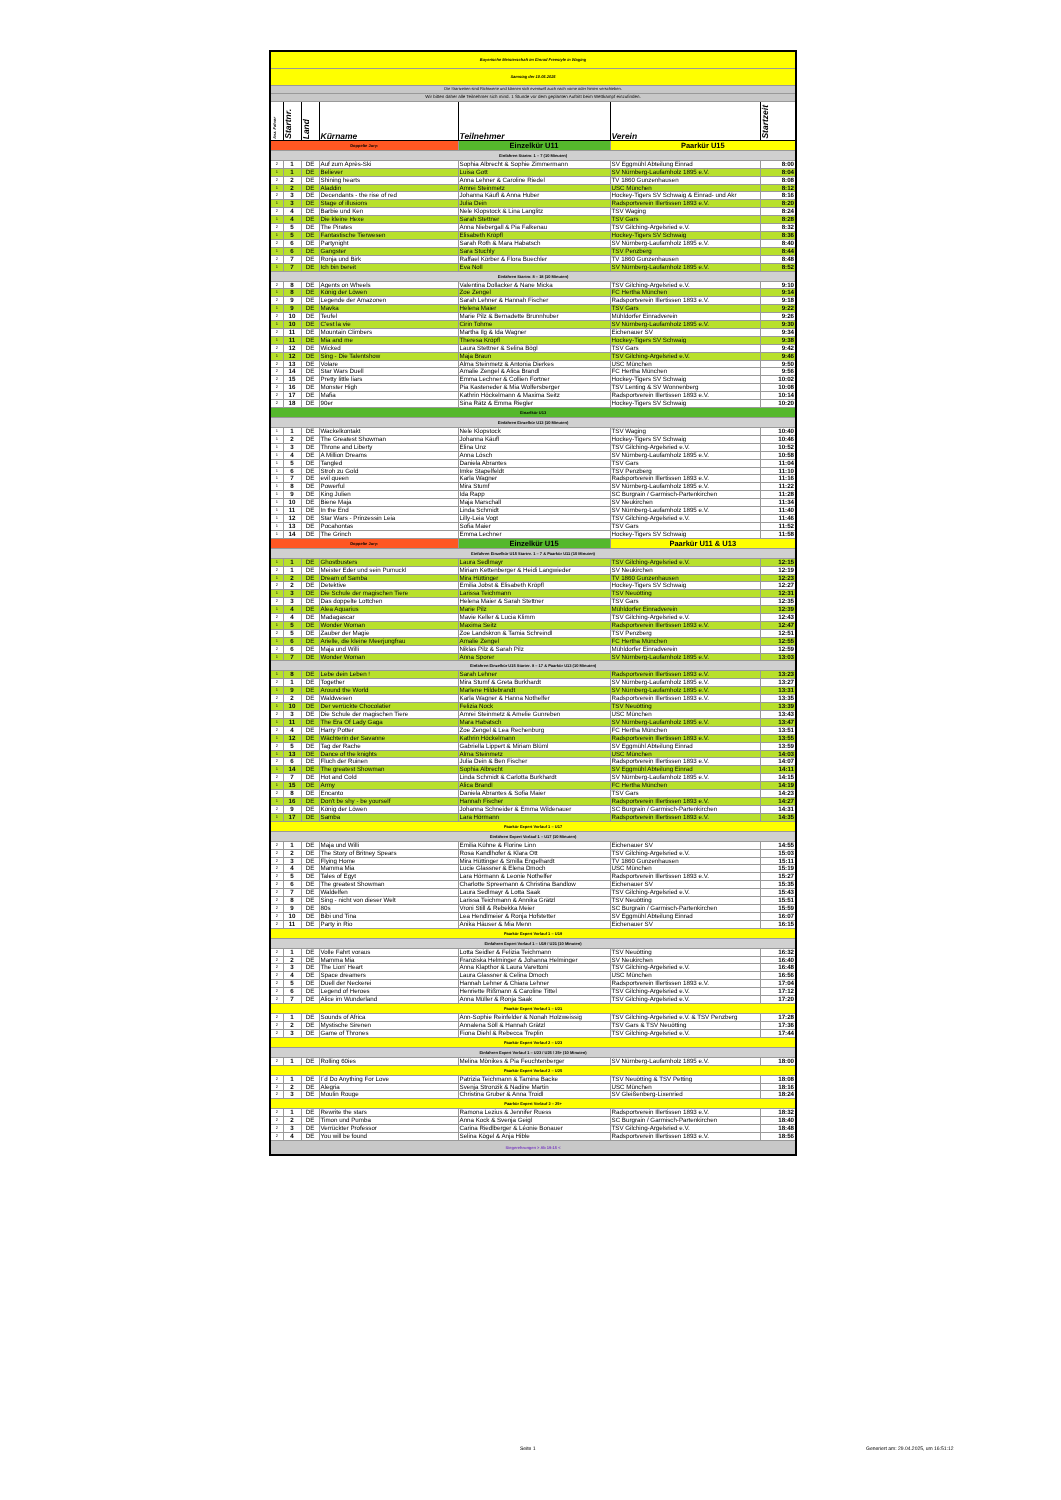| Bayerische Meisterschaft im Einrad Freestyle in Waging | | | | | | |
| Samstag der 10.05.2025 | | | | | | |
| Die Startzeiten sind Richtwerte und können sich eventuell auch nach vorne oder hinten verschieben. | | | | | | |
| Wir bitten daher alle Teilnehmer sich mind. 1 Stunde vor dem geplanten Auftritt beim Wettkampf einzufinden. | | | | | | |
| Anz. Fahrer | Startnr. | Land | Kürname | Teilnehmer | Verein | Startzeit |
| Doppelte Jury: | | | | Einzelkür U11 | Paarkür U15 | |
| Einfahren Startnr. 1 – 7 (10 Minuten) | | | | | | |
| 2 | 1 | DE | Auf zum Après-Ski | Sophia Albrecht & Sophie Zimmermann | SV Eggmühl Abteilung Einrad | 8:00 |
| 1 | 1 | DE | Believer | Luisa Gott | SV Nürnberg-Laufamholz 1895 e.V. | 8:04 |
| 2 | 2 | DE | Shining hearts | Anna Lehner & Caroline Riedel | TV 1860 Gunzenhausen | 8:08 |
| 1 | 2 | DE | Aladdin | Amrei Steinmetz | USC München | 8:12 |
| 2 | 3 | DE | Decendants - the rise of red | Johanna Käufl & Anna Huber | Hockey-Tigers SV Schwaig & Einrad- und Akr | 8:16 |
| 1 | 3 | DE | Stage of illusions | Julia Dein | Radsportverein Illertissen 1893 e.V. | 8:20 |
| 2 | 4 | DE | Barbie und Ken | Nele Klopstock & Lina Langlitz | TSV Waging | 8:24 |
| 1 | 4 | DE | Die kleine Hexe | Sarah Stettner | TSV Gars | 8:28 |
| 2 | 5 | DE | The Pirates | Anna Niebergall & Pia Falkenau | TSV Gilching-Argelsried e.V. | 8:32 |
| 1 | 5 | DE | Fantastische Tierwesen | Elisabeth Kröpfl | Hockey-Tigers SV Schwaig | 8:36 |
| 2 | 6 | DE | Partynight | Sarah Roth & Mara Habatsch | SV Nürnberg-Laufamholz 1895 e.V. | 8:40 |
| 1 | 6 | DE | Gangster | Sara Stuchly | TSV Penzberg | 8:44 |
| 2 | 7 | DE | Ronja und Birk | Raffael Körber & Flora Buechler | TV 1860 Gunzenhausen | 8:48 |
| 1 | 7 | DE | Ich bin bereit | Eva Noll | SV Nürnberg-Laufamholz 1895 e.V. | 8:52 |
| Einfahren Startnr. 8 – 18 (10 Minuten) | | | | | | |
| 2 | 8 | DE | Agents on Wheels | Valentina Dollacker & Nane Micka | TSV Gilching-Argelsried e.V. | 9:10 |
| 1 | 8 | DE | König der Löwen | Zoe Zengel | FC Hertha München | 9:14 |
| 2 | 9 | DE | Legende der Amazonen | Sarah Lehner & Hannah Fischer | Radsportverein Illertissen 1893 e.V. | 9:18 |
| 1 | 9 | DE | Mavka | Helena Maier | TSV Gars | 9:22 |
| 2 | 10 | DE | Teufel | Marie Pilz & Bernadette Brunnhuber | Mühldorfer Einradverein | 9:26 |
| 1 | 10 | DE | C'est la vie | Cirin Tohme | SV Nürnberg-Laufamholz 1895 e.V. | 9:30 |
| 2 | 11 | DE | Mountain Climbers | Martha Ilg & Ida Wagner | Eichenauer SV | 9:34 |
| 1 | 11 | DE | Mia and me | Theresa Kröpfl | Hockey-Tigers SV Schwaig | 9:38 |
| 2 | 12 | DE | Wicked | Laura Stettner & Selina Bögl | TSV Gars | 9:42 |
| 1 | 12 | DE | Sing - Die Talentshow | Maja Braun | TSV Gilching-Argelsried e.V. | 9:46 |
| 2 | 13 | DE | Volare | Alma Steinmetz & Antonia Dierkes | USC München | 9:50 |
| 2 | 14 | DE | Star Wars Duell | Amalie Zengel & Alica Brandl | FC Hertha München | 9:56 |
| 2 | 15 | DE | Pretty little liars | Emma Lechner & Collien Fortner | Hockey-Tigers SV Schwaig | 10:02 |
| 2 | 16 | DE | Monster High | Pia Kasteneder & Mia Wolfersberger | TSV Lenting & SV Wonnenberg | 10:08 |
| 2 | 17 | DE | Mafia | Kathrin Höckelmann & Maxima Seitz | Radsportverein Illertissen 1893 e.V. | 10:14 |
| 2 | 18 | DE | 90er | Sina Rätz & Emma Riegler | Hockey-Tigers SV Schwaig | 10:20 |
| Einzelkür U13 | | | | | | |
| Einfahren Einzelkür U13 (10 Minuten) | | | | | | |
| 1 | 1 | DE | Wackelkontakt | Nele Klopstock | TSV Waging | 10:40 |
| 1 | 2 | DE | The Greatest Showman | Johanna Käufl | Hockey-Tigers SV Schwaig | 10:46 |
| 1 | 3 | DE | Throne and Liberty | Elina Unz | TSV Gilching-Argelsried e.V. | 10:52 |
| 1 | 4 | DE | A Million Dreams | Anna Lösch | SV Nürnberg-Laufamholz 1895 e.V. | 10:58 |
| 1 | 5 | DE | Tangled | Daniela Abrantes | TSV Gars | 11:04 |
| 1 | 6 | DE | Stroh zu Gold | Imke Stapelfeldt | TSV Penzberg | 11:10 |
| 1 | 7 | DE | evil queen | Karla Wagner | Radsportverein Illertissen 1893 e.V. | 11:16 |
| 1 | 8 | DE | Powerful | Mira Stumf | SV Nürnberg-Laufamholz 1895 e.V. | 11:22 |
| 1 | 9 | DE | King Julien | Ida Rapp | SC Burgrain / Garmisch-Partenkirchen | 11:28 |
| 1 | 10 | DE | Biene Maja | Maja Marschall | SV Neukirchen | 11:34 |
| 1 | 11 | DE | In the End | Linda Schmidt | SV Nürnberg-Laufamholz 1895 e.V. | 11:40 |
| 1 | 12 | DE | Star Wars - Prinzessin Leia | Lilly-Leia Vogt | TSV Gilching-Argelsried e.V. | 11:46 |
| 1 | 13 | DE | Pocahontas | Sofia Maier | TSV Gars | 11:52 |
| 1 | 14 | DE | The Grinch | Emma Lechner | Hockey-Tigers SV Schwaig | 11:58 |
| Doppelte Jury: | | | | Einzelkür U15 | Paarkür U11 & U13 | |
| Einfahren Einzelkür U15 Startnr. 1 – 7 & Paarkür U11 (10 Minuten) | | | | | | |
| 1 | 1 | DE | Ghostbusters | Laura Sedlmayr | TSV Gilching-Argelsried e.V. | 12:15 |
| 2 | 1 | DE | Meister Eder und sein Pumuckl | Miriam Kettenberger & Heidi Langwieder | SV Neukirchen | 12:19 |
| 1 | 2 | DE | Dream of Samba | Mira Hüttinger | TV 1860 Gunzenhausen | 12:23 |
| 2 | 2 | DE | Detektive | Emilia Jobst & Elisabeth Kröpfl | Hockey-Tigers SV Schwaig | 12:27 |
| 1 | 3 | DE | Die Schule der magischen Tiere | Larissa Teichmann | TSV Neuötting | 12:31 |
| 2 | 3 | DE | Das doppelte Lottchen | Helena Maier & Sarah Stettner | TSV Gars | 12:35 |
| 1 | 4 | DE | Alea Aquarius | Marie Pilz | Mühldorfer Einradverein | 12:39 |
| 2 | 4 | DE | Madagascar | Mavie Keller & Lucia Klimm | TSV Gilching-Argelsried e.V. | 12:43 |
| 1 | 5 | DE | Wonder Woman | Maxima Seitz | Radsportverein Illertissen 1893 e.V. | 12:47 |
| 2 | 5 | DE | Zauber der Magie | Zoe Landskron & Tamia Schreindl | TSV Penzberg | 12:51 |
| 1 | 6 | DE | Arielle, die kleine Meerjungfrau | Amalie Zengel | FC Hertha München | 12:55 |
| 2 | 6 | DE | Maja und Willi | Niklas Pilz & Sarah Pilz | Mühldorfer Einradverein | 12:59 |
| 1 | 7 | DE | Wonder Woman | Anna Sporer | SV Nürnberg-Laufamholz 1895 e.V. | 13:03 |
| Einfahren Einzelkür U15 Startnr. 8 – 17 & Paarkür U13 (10 Minuten) | | | | | | |
| 1 | 8 | DE | Lebe dein Leben ! | Sarah Lehner | Radsportverein Illertissen 1893 e.V. | 13:23 |
| 2 | 1 | DE | Together | Mira Stumf & Greta Burkhardt | SV Nürnberg-Laufamholz 1895 e.V. | 13:27 |
| 1 | 9 | DE | Around the World | Marlene Hildebrandt | SV Nürnberg-Laufamholz 1895 e.V. | 13:31 |
| 2 | 2 | DE | Waldwesen | Karla Wagner & Hanna Nothelfer | Radsportverein Illertissen 1893 e.V. | 13:35 |
| 1 | 10 | DE | Der verrückte Chocolatier | Felizia Nock | TSV Neuötting | 13:39 |
| 2 | 3 | DE | Die Schule der magischen Tiere | Amrei Steinmetz & Amelie Gunreben | USC München | 13:43 |
| 1 | 11 | DE | The Era Of Lady Gaga | Mara Habatsch | SV Nürnberg-Laufamholz 1895 e.V. | 13:47 |
| 2 | 4 | DE | Harry Potter | Zoe Zengel & Lea Rechenburg | FC Hertha München | 13:51 |
| 1 | 12 | DE | Wächterin der Savanne | Kathrin Höckelmann | Radsportverein Illertissen 1893 e.V. | 13:55 |
| 2 | 5 | DE | Tag der Rache | Gabriella Lippert & Miriam Blüml | SV Eggmühl Abteilung Einrad | 13:59 |
| 1 | 13 | DE | Dance of the knights | Alma Steinmetz | USC München | 14:03 |
| 2 | 6 | DE | Fluch der Ruinen | Julia Dein & Ben Fischer | Radsportverein Illertissen 1893 e.V. | 14:07 |
| 1 | 14 | DE | The greatest Showman | Sophia Albrecht | SV Eggmühl Abteilung Einrad | 14:11 |
| 2 | 7 | DE | Hot and Cold | Linda Schmidt & Carlotta Burkhardt | SV Nürnberg-Laufamholz 1895 e.V. | 14:15 |
| 1 | 15 | DE | Army | Alica Brandl | FC Hertha München | 14:19 |
| 2 | 8 | DE | Encanto | Daniela Abrantes & Sofia Maier | TSV Gars | 14:23 |
| 1 | 16 | DE | Don't be shy - be yourself | Hannah Fischer | Radsportverein Illertissen 1893 e.V. | 14:27 |
| 2 | 9 | DE | König der Löwen | Johanna Schneider & Emma Wildenauer | SC Burgrain / Garmisch-Partenkirchen | 14:31 |
| 1 | 17 | DE | Samba | Lara Hörmann | Radsportverein Illertissen 1893 e.V. | 14:35 |
| Paarkür Expert Vorlauf 1 – U17 | | | | | | |
| Einfahren Expert Vorlauf 1 – U17 (10 Minuten) | | | | | | |
| 2 | 1 | DE | Maja und Willi | Emilia Kühne & Florine Linn | Eichenauer SV | 14:55 |
| 2 | 2 | DE | The Story of Britney Spears | Rosa Kandlhofer & Klara Ott | TSV Gilching-Argelsried e.V. | 15:03 |
| 2 | 3 | DE | Flying Home | Mira Hüttinger & Smilla Engelhardt | TV 1860 Gunzenhausen | 15:11 |
| 2 | 4 | DE | Mamma Mia | Lucie Glassner & Elena Dmoch | USC München | 15:19 |
| 2 | 5 | DE | Tales of Egyt | Lara Hörmann & Leonie Nothelfer | Radsportverein Illertissen 1893 e.V. | 15:27 |
| 2 | 6 | DE | The greatest Showman | Charlotte Spreemann & Christina Bandlow | Eichenauer SV | 15:35 |
| 2 | 7 | DE | Waldelfen | Laura Sedlmayr & Lotta Saak | TSV Gilching-Argelsried e.V. | 15:43 |
| 2 | 8 | DE | Sing - nicht von dieser Welt | Larissa Teichmann & Annika Grätzl | TSV Neuötting | 15:51 |
| 2 | 9 | DE | 80s | Vroni Still & Rebekka Meier | SC Burgrain / Garmisch-Partenkirchen | 15:59 |
| 2 | 10 | DE | Bibi und Tina | Lea Hendlmeier & Ronja Hofstetter | SV Eggmühl Abteilung Einrad | 16:07 |
| 2 | 11 | DE | Party in Rio | Anika Häuser & Mia Menn | Eichenauer SV | 16:15 |
| Paarkür Expert Vorlauf 1 – U19 | | | | | | |
| Einfahren Expert Vorlauf 1 – U19 / U21 (10 Minuten) | | | | | | |
| 2 | 1 | DE | Volle Fahrt voraus | Lotta Seidler & Felizia Teichmann | TSV Neuötting | 16:32 |
| 2 | 2 | DE | Mamma Mia | Franziska Helminger & Johanna Helminger | SV Neukirchen | 16:40 |
| 2 | 3 | DE | The Lion' Heart | Anna Klapthor & Laura Varettoni | TSV Gilching-Argelsried e.V. | 16:48 |
| 2 | 4 | DE | Space dreamers | Laura Glassner & Celina Dmoch | USC München | 16:56 |
| 2 | 5 | DE | Duell der Neckerei | Hannah Lehner & Chiara Lehner | Radsportverein Illertissen 1893 e.V. | 17:04 |
| 2 | 6 | DE | Legend of Heroes | Henriette Rißmann & Caroline Tittel | TSV Gilching-Argelsried e.V. | 17:12 |
| 2 | 7 | DE | Alice im Wunderland | Anna Müller & Ronja Saak | TSV Gilching-Argelsried e.V. | 17:20 |
| Paarkür Expert Vorlauf 1 – U21 | | | | | | |
| 2 | 1 | DE | Sounds of Africa | Ann-Sophie Reinfelder & Nonah Holzweissig | TSV Gilching-Argelsried e.V. & TSV Penzberg | 17:28 |
| 2 | 2 | DE | Mystische Sirenen | Annalena Söll & Hannah Grätzl | TSV Gars & TSV Neuötting | 17:36 |
| 2 | 3 | DE | Game of Thrones | Fiona Diehl & Rebecca Treplin | TSV Gilching-Argelsried e.V. | 17:44 |
| Paarkür Expert Vorlauf 2 – U23 | | | | | | |
| Einfahren Expert Vorlauf 1 – U23 / U25 / 25+ (10 Minuten) | | | | | | |
| 2 | 1 | DE | Rolling 60ies | Melina Mönikes & Pia Feuchtenberger | SV Nürnberg-Laufamholz 1895 e.V. | 18:00 |
| Paarkür Expert Vorlauf 2 – U25 | | | | | | |
| 2 | 1 | DE | I´d Do Anything For Love | Patrizia Teichmann & Tamina Backe | TSV Neuötting & TSV Petting | 18:08 |
| 2 | 2 | DE | Alegria | Svenja Stronzik & Nadine Martin | USC München | 18:16 |
| 2 | 3 | DE | Moulin Rouge | Christina Gruber & Anna Troidl | SV Gleißenberg-Lixenried | 18:24 |
| Paarkür Expert Vorlauf 2 – 25+ | | | | | | |
| 2 | 1 | DE | Rewrite the stars | Ramona Lezius & Jennifer Ruess | Radsportverein Illertissen 1893 e.V. | 18:32 |
| 2 | 2 | DE | Timon und Pumba | Anna Kock & Svenja Geigl | SC Burgrain / Garmisch-Partenkirchen | 18:40 |
| 2 | 3 | DE | Verrückter Professor | Carina Riedlberger & Léonie Bonauer | TSV Gilching-Argelsried e.V. | 18:48 |
| 2 | 4 | DE | You will be found | Selina Kögel & Anja Hible | Radsportverein Illertissen 1893 e.V. | 18:56 |
| Siegerehrungen > Ab 19:15 < | | | | | | |
Seite 1
Generiert am: 29.04.2025, um 16:51:12